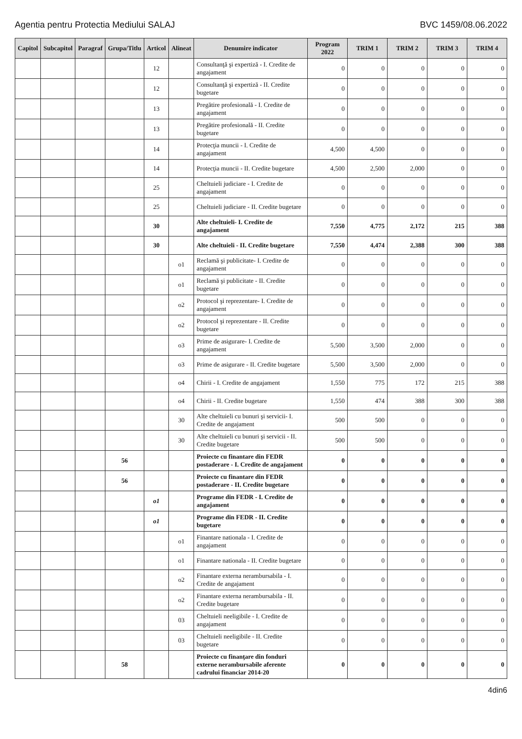Agentia pentru Protectia Mediului SALAJ BVC 1459/08.06.2022
| Capitol | Subcapitol | Paragraf | Grupa/Titlu | Articol | Alineat | Denumire indicator | Program 2022 | TRIM 1 | TRIM 2 | TRIM 3 | TRIM 4 |
| --- | --- | --- | --- | --- | --- | --- | --- | --- | --- | --- | --- |
| | | | | 12 | | Consultanţă şi expertiză - I. Credite de angajament | 0 | 0 | 0 | 0 | 0 |
| | | | | 12 | | Consultanţă şi expertiză - II. Credite bugetare | 0 | 0 | 0 | 0 | 0 |
| | | | | 13 | | Pregătire profesională - I. Credite de angajament | 0 | 0 | 0 | 0 | 0 |
| | | | | 13 | | Pregătire profesională - II. Credite bugetare | 0 | 0 | 0 | 0 | 0 |
| | | | | 14 | | Protecţia muncii - I. Credite de angajament | 4,500 | 4,500 | 0 | 0 | 0 |
| | | | | 14 | | Protecţia muncii - II. Credite bugetare | 4,500 | 2,500 | 2,000 | 0 | 0 |
| | | | | 25 | | Cheltuieli judiciare - I. Credite de angajament | 0 | 0 | 0 | 0 | 0 |
| | | | | 25 | | Cheltuieli judiciare - II. Credite bugetare | 0 | 0 | 0 | 0 | 0 |
| | | | | 30 | | Alte cheltuieli- I. Credite de angajament | 7,550 | 4,775 | 2,172 | 215 | 388 |
| | | | | 30 | | Alte cheltuieli - II. Credite bugetare | 7,550 | 4,474 | 2,388 | 300 | 388 |
| | | | | | o1 | Reclamă şi publicitate- I. Credite de angajament | 0 | 0 | 0 | 0 | 0 |
| | | | | | o1 | Reclamă şi publicitate - II. Credite bugetare | 0 | 0 | 0 | 0 | 0 |
| | | | | | o2 | Protocol şi reprezentare- I. Credite de angajament | 0 | 0 | 0 | 0 | 0 |
| | | | | | o2 | Protocol şi reprezentare - II. Credite bugetare | 0 | 0 | 0 | 0 | 0 |
| | | | | | o3 | Prime de asigurare- I. Credite de angajament | 5,500 | 3,500 | 2,000 | 0 | 0 |
| | | | | | o3 | Prime de asigurare - II. Credite bugetare | 5,500 | 3,500 | 2,000 | 0 | 0 |
| | | | | | o4 | Chirii - I. Credite de angajament | 1,550 | 775 | 172 | 215 | 388 |
| | | | | | o4 | Chirii - II. Credite bugetare | 1,550 | 474 | 388 | 300 | 388 |
| | | | | | 30 | Alte cheltuieli cu bunuri şi servicii- I. Credite de angajament | 500 | 500 | 0 | 0 | 0 |
| | | | | | 30 | Alte cheltuieli cu bunuri şi servicii - II. Credite bugetare | 500 | 500 | 0 | 0 | 0 |
| | | | 56 | | | Proiecte cu finantare din FEDR postaderare - I. Credite de angajament | 0 | 0 | 0 | 0 | 0 |
| | | | 56 | | | Proiecte cu finantare din FEDR postaderare - II. Credite bugetare | 0 | 0 | 0 | 0 | 0 |
| | | | | o1 | | Programe din FEDR - I. Credite de angajament | 0 | 0 | 0 | 0 | 0 |
| | | | | o1 | | Programe din FEDR - II. Credite bugetare | 0 | 0 | 0 | 0 | 0 |
| | | | | | o1 | Finantare nationala - I. Credite de angajament | 0 | 0 | 0 | 0 | 0 |
| | | | | | o1 | Finantare nationala - II. Credite bugetare | 0 | 0 | 0 | 0 | 0 |
| | | | | | o2 | Finantare externa nerambursabila - I. Credite de angajament | 0 | 0 | 0 | 0 | 0 |
| | | | | | o2 | Finantare externa nerambursabila - II. Credite bugetare | 0 | 0 | 0 | 0 | 0 |
| | | | | | 03 | Cheltuieli neeligibile - I. Credite de angajament | 0 | 0 | 0 | 0 | 0 |
| | | | | | 03 | Cheltuieli neeligibile - II. Credite bugetare | 0 | 0 | 0 | 0 | 0 |
| | | | 58 | | | Proiecte cu finanţare din fonduri externe nerambursabile aferente cadrului financiar 2014-20 | 0 | 0 | 0 | 0 | 0 |
4din6